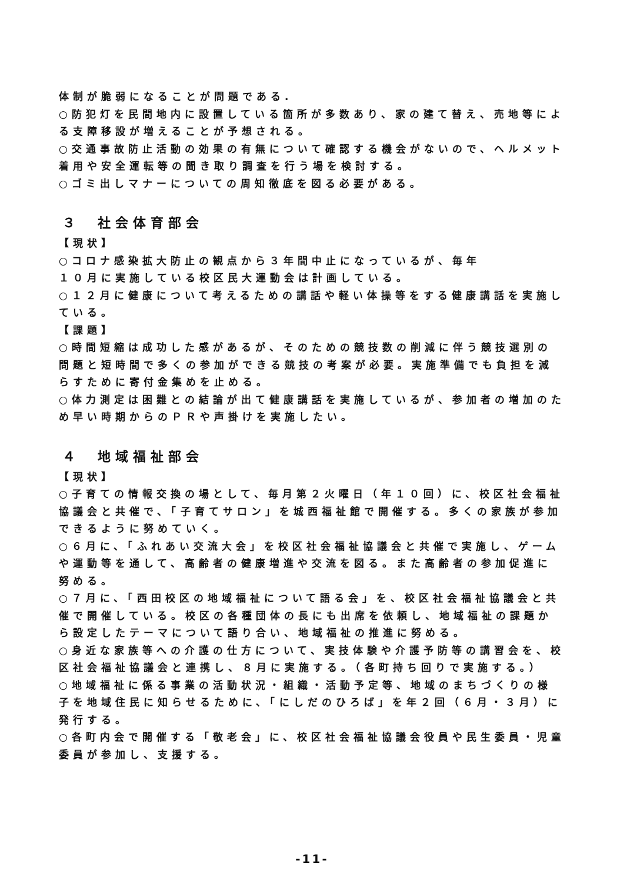体制が脆弱になることが問題である.
○防犯灯を民間地内に設置している箇所が多数あり、家の建て替え、売地等による支障移設が増えることが予想される。
○交通事故防止活動の効果の有無について確認する機会がないので、ヘルメット着用や安全運転等の聞き取り調査を行う場を検討する。
○ゴミ出しマナーについての周知徹底を図る必要がある。
３　社会体育部会
【現状】
○コロナ感染拡大防止の観点から３年間中止になっているが、毎年
１０月に実施している校区民大運動会は計画している。
○１２月に健康について考えるための講話や軽い体操等をする健康講話を実施している。
【課題】
○時間短縮は成功した感があるが、そのための競技数の削減に伴う競技選別の問題と短時間で多くの参加ができる競技の考案が必要。実施準備でも負担を減らすために寄付金集めを止める。
○体力測定は困難との結論が出て健康講話を実施しているが、参加者の増加のため早い時期からのＰＲや声掛けを実施したい。
４　地域福祉部会
【現状】
○子育ての情報交換の場として、毎月第２火曜日（年１０回）に、校区社会福祉協議会と共催で、「子育てサロン」を城西福祉館で開催する。多くの家族が参加できるように努めていく。
○６月に、「ふれあい交流大会」を校区社会福祉協議会と共催で実施し、ゲームや運動等を通して、高齢者の健康増進や交流を図る。また高齢者の参加促進に努める。
○７月に、「西田校区の地域福祉について語る会」を、校区社会福祉協議会と共催で開催している。校区の各種団体の長にも出席を依頼し、地域福祉の課題から設定したテーマについて語り合い、地域福祉の推進に努める。
○身近な家族等への介護の仕方について、実技体験や介護予防等の講習会を、校区社会福祉協議会と連携し、８月に実施する。（各町持ち回りで実施する。）
○地域福祉に係る事業の活動状況・組織・活動予定等、地域のまちづくりの様子を地域住民に知らせるために、「にしだのひろば」を年２回（６月・３月）に発行する。
○各町内会で開催する「敬老会」に、校区社会福祉協議会役員や民生委員・児童委員が参加し、支援する。
-11-